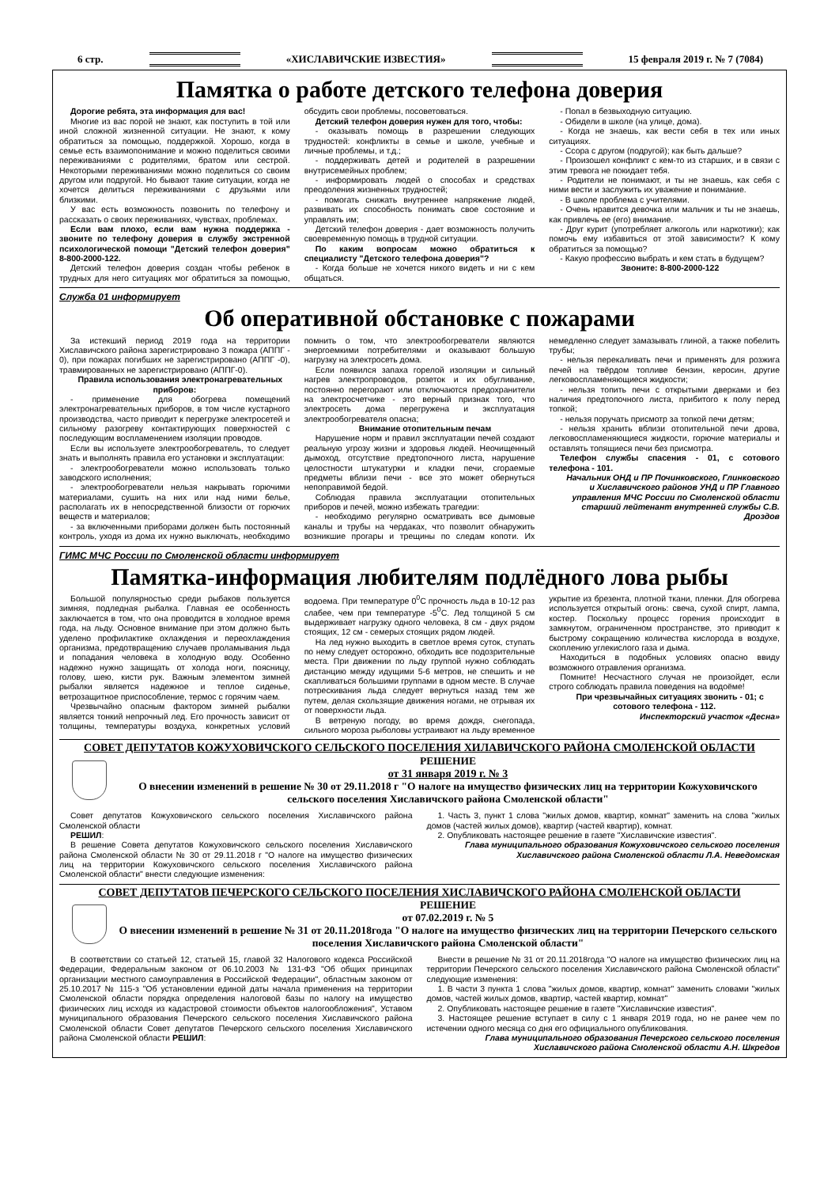6 стр. «ХИСЛАВИЧСКИЕ ИЗВЕСТИЯ» 15 февраля 2019 г. № 7 (7084)
Памятка о работе детского телефона доверия
Дорогие ребята, эта информация для вас!
Многие из вас порой не знают, как поступить в той или иной сложной жизненной ситуации. Не знают, к кому обратиться за помощью, поддержкой. Хорошо, когда в семье есть взаимопонимание и можно поделиться своими переживаниями с родителями, братом или сестрой. Некоторыми переживаниями можно поделиться со своим другом или подругой. Но бывают такие ситуации, когда не хочется делиться переживаниями с друзьями или близкими.
У вас есть возможность позвонить по телефону и рассказать о своих переживаниях, чувствах, проблемах.
Если вам плохо, если вам нужна поддержка - звоните по телефону доверия в службу экстренной психологической помощи "Детский телефон доверия" 8-800-2000-122.
Детский телефон доверия создан чтобы ребенок в трудных для него ситуациях мог обратиться за помощью, обсудить свои проблемы, посоветоваться.
Детский телефон доверия нужен для того, чтобы:
- оказывать помощь в разрешении следующих трудностей: конфликты в семье и школе, учебные и личные проблемы, и т.д.;
- поддерживать детей и родителей в разрешении внутрисемейных проблем;
- информировать людей о способах и средствах преодоления жизненных трудностей;
- помогать снижать внутреннее напряжение людей, развивать их способность понимать свое состояние и управлять им;
Детский телефон доверия - дает возможность получить своевременную помощь в трудной ситуации.
По каким вопросам можно обратиться к специалисту "Детского телефона доверия"?
- Когда больше не хочется никого видеть и ни с кем общаться.
- Попал в безвыходную ситуацию.
- Обидели в школе (на улице, дома).
- Когда не знаешь, как вести себя в тех или иных ситуациях.
- Ссора с другом (подругой); как быть дальше?
- Произошел конфликт с кем-то из старших, и в связи с этим тревога не покидает тебя.
- Родители не понимают, и ты не знаешь, как себя с ними вести и заслужить их уважение и понимание.
- В школе проблема с учителями.
- Очень нравится девочка или мальчик и ты не знаешь, как привлечь ее (его) внимание.
- Друг курит (употребляет алкоголь или наркотики); как помочь ему избавиться от этой зависимости? К кому обратиться за помощью?
- Какую профессию выбрать и кем стать в будущем?
Звоните: 8-800-2000-122
Служба 01 информирует
Об оперативной обстановке с пожарами
За истекший период 2019 года на территории Хиславичского района зарегистрировано 3 пожара (АППГ - 0), при пожарах погибших не зарегистрировано (АППГ -0), травмированных не зарегистрировано (АППГ-0).
Правила использования электронагревательных приборов:
- применение для обогрева помещений электронагревательных приборов, в том числе кустарного производства, часто приводит к перегрузке электросетей и сильному разогреву контактирующих поверхностей с последующим воспламенением изоляции проводов.
Если вы используете электрообогреватель, то следует знать и выполнять правила его установки и эксплуатации:
- электрообогреватели можно использовать только заводского исполнения;
- электрообогреватели нельзя накрывать горючими материалами, сушить на них или над ними белье, располагать их в непосредственной близости от горючих веществ и материалов;
- за включенными приборами должен быть постоянный контроль, уходя из дома их нужно выключать, необходимо помнить о том, что электрообогреватели являются энергоемкими потребителями и оказывают большую нагрузку на электросеть дома.
Если появился запаха горелой изоляции и сильный нагрев электропроводов, розеток и их обугливание, постоянно перегорают или отключаются предохранители на электросчетчике - это верный признак того, что электросеть дома перегружена и эксплуатация электрообогревателя опасна;
Внимание отопительным печам
Нарушение норм и правил эксплуатации печей создают реальную угрозу жизни и здоровья людей. Неочищенный дымоход, отсутствие предтопочного листа, нарушение целостности штукатурки и кладки печи, сгораемые предметы вблизи печи - все это может обернуться непоправимой бедой.
Соблюдая правила эксплуатации отопительных приборов и печей, можно избежать трагедии:
- необходимо регулярно осматривать все дымовые каналы и трубы на чердаках, что позволит обнаружить возникшие прогары и трещины по следам копоти. Их немедленно следует замазывать глиной, а также побелить трубы;
- нельзя перекаливать печи и применять для розжига печей на твёрдом топливе бензин, керосин, другие легковоспламеняющиеся жидкости;
- нельзя топить печи с открытыми дверками и без наличия предтопочного листа, прибитого к полу перед топкой;
- нельзя поручать присмотр за топкой печи детям;
- нельзя хранить вблизи отопительной печи дрова, легковоспламеняющиеся жидкости, горючие материалы и оставлять топящиеся печи без присмотра.
Телефон службы спасения - 01, с сотового телефона - 101.
Начальник ОНД и ПР Починковского, Глинковского и Хиславичского районов УНД и ПР Главного управления МЧС России по Смоленской области старший лейтенант внутренней службы С.В. Дроздов
ГИМС МЧС России по Смоленской области информирует
Памятка-информация любителям подлёдного лова рыбы
Большой популярностью среди рыбаков пользуется зимняя, подледная рыбалка. Главная ее особенность заключается в том, что она проводится в холодное время года, на льду. Основное внимание при этом должно быть уделено профилактике охлаждения и переохлаждения организма, предотвращению случаев проламывания льда и попадания человека в холодную воду. Особенно надежно нужно защищать от холода ноги, поясницу, голову, шею, кисти рук. Важным элементом зимней рыбалки является надежное и теплое сиденье, ветрозащитное приспособление, термос с горячим чаем.
Чрезвычайно опасным фактором зимней рыбалки является тонкий непрочный лед. Его прочность зависит от толщины, температуры воздуха, конкретных условий водоема. При температуре 0<sup>0</sup>С прочность льда в 10-12 раз слабее, чем при температуре -5<sup>0</sup>С. Лед толщиной 5 см выдерживает нагрузку одного человека, 8 см - двух рядом стоящих, 12 см - семерых стоящих рядом людей.
На лед нужно выходить в светлое время суток, ступать по нему следует осторожно, обходить все подозрительные места. При движении по льду группой нужно соблюдать дистанцию между идущими 5-6 метров, не спешить и не скапливаться большими группами в одном месте. В случае потрескивания льда следует вернуться назад тем же путем, делая скользящие движения ногами, не отрывая их от поверхности льда.
В ветреную погоду, во время дождя, снегопада, сильного мороза рыболовы устраивают на льду временное укрытие из брезента, плотной ткани, пленки. Для обогрева используется открытый огонь: свеча, сухой спирт, лампа, костер. Поскольку процесс горения происходит в замкнутом, ограниченном пространстве, это приводит к быстрому сокращению количества кислорода в воздухе, скоплению углекислого газа и дыма.
Находиться в подобных условиях опасно ввиду возможного отравления организма.
Помните! Несчастного случая не произойдет, если строго соблюдать правила поведения на водоёме!
При чрезвычайных ситуациях звонить - 01; с сотового телефона - 112.
Инспекторский участок «Десна»
СОВЕТ ДЕПУТАТОВ КОЖУХОВИЧСКОГО СЕЛЬСКОГО ПОСЕЛЕНИЯ ХИЛАВИЧСКОГО РАЙОНА СМОЛЕНСКОЙ ОБЛАСТИ
РЕШЕНИЕ
от 31 января 2019 г. № 3
О внесении изменений в решение № 30 от 29.11.2018 г "О налоге на имущество физических лиц на территории Кожуховичского сельского поселения Хиславичского района Смоленской области"
Совет депутатов Кожуховичского сельского поселения Хиславичского района Смоленской области
РЕШИЛ:
В решение Совета депутатов Кожуховичского сельского поселения Хиславичского района Смоленской области № 30 от 29.11.2018 г "О налоге на имущество физических лиц на территории Кожуховичского сельского поселения Хиславичского района Смоленской области" внести следующие изменения:
1. Часть 3, пункт 1 слова "жилых домов, квартир, комнат" заменить на слова "жилых домов (частей жилых домов), квартир (частей квартир), комнат.
2. Опубликовать настоящее решение в газете "Хиславичские известия".
Глава муниципального образования Кожуховичского сельского поселения Хиславичского района Смоленской области Л.А. Неведомская
СОВЕТ ДЕПУТАТОВ ПЕЧЕРСКОГО СЕЛЬСКОГО ПОСЕЛЕНИЯ ХИСЛАВИЧСКОГО РАЙОНА СМОЛЕНСКОЙ ОБЛАСТИ
РЕШЕНИЕ
от 07.02.2019 г. № 5
О внесении изменений в решение № 31 от 20.11.2018года "О налоге на имущество физических лиц на территории Печерского сельского поселения Хиславичского района Смоленской области"
В соответствии со статьей 12, статьей 15, главой 32 Налогового кодекса Российской Федерации, Федеральным законом от 06.10.2003 № 131-ФЗ "Об общих принципах организации местного самоуправления в Российской Федерации", областным законом от 25.10.2017 № 115-з "Об установлении единой даты начала применения на территории Смоленской области порядка определения налоговой базы по налогу на имущество физических лиц исходя из кадастровой стоимости объектов налогообложения", Уставом муниципального образования Печерского сельского поселения Хиславичского района Смоленской области Совет депутатов Печерского сельского поселения Хиславичского района Смоленской области РЕШИЛ:
Внести в решение № 31 от 20.11.2018года "О налоге на имущество физических лиц на территории Печерского сельского поселения Хиславичского района Смоленской области" следующие изменения:
1. В части 3 пункта 1 слова "жилых домов, квартир, комнат" заменить словами "жилых домов, частей жилых домов, квартир, частей квартир, комнат"
2. Опубликовать настоящее решение в газете "Хиславичские известия".
3. Настоящее решение вступает в силу с 1 января 2019 года, но не ранее чем по истечении одного месяца со дня его официального опубликования.
Глава муниципального образования Печерского сельского поселения Хиславичского района Смоленской области А.Н. Шкредов